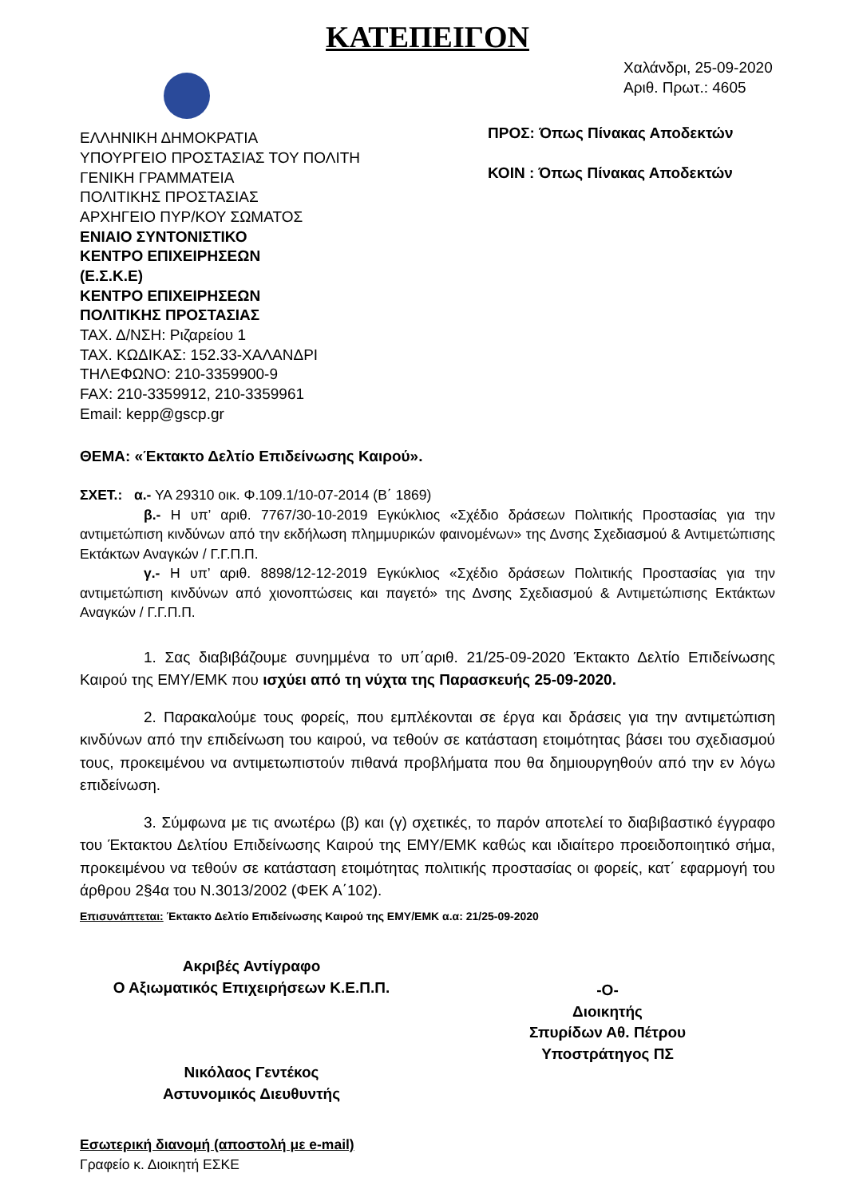ΚΑΤΕΠΕΙΓΟΝ
ΕΛΛΗΝΙΚΗ ΔΗΜΟΚΡΑΤΙΑ
ΥΠΟΥΡΓΕΙΟ ΠΡΟΣΤΑΣΙΑΣ ΤΟΥ ΠΟΛΙΤΗ
ΓΕΝΙΚΗ ΓΡΑΜΜΑΤΕΙΑ
ΠΟΛΙΤΙΚΗΣ ΠΡΟΣΤΑΣΙΑΣ
ΑΡΧΗΓΕΙΟ ΠΥΡ/ΚΟΥ ΣΩΜΑΤΟΣ
ΕΝΙΑΙΟ ΣΥΝΤΟΝΙΣΤΙΚΟ
ΚΕΝΤΡΟ ΕΠΙΧΕΙΡΗΣΕΩΝ
(Ε.Σ.Κ.Ε)
ΚΕΝΤΡΟ ΕΠΙΧΕΙΡΗΣΕΩΝ
ΠΟΛΙΤΙΚΗΣ ΠΡΟΣΤΑΣΙΑΣ
ΤΑΧ. Δ/ΝΣΗ: Ριζαρείου 1
ΤΑΧ. ΚΩΔΙΚΑΣ: 152.33-ΧΑΛΑΝΔΡΙ
ΤΗΛΕΦΩΝΟ: 210-3359900-9
FAX: 210-3359912, 210-3359961
Email: kepp@gscp.gr
Χαλάνδρι, 25-09-2020
Αριθ. Πρωτ.: 4605
ΠΡΟΣ: Όπως Πίνακας Αποδεκτών
ΚΟΙΝ : Όπως Πίνακας Αποδεκτών
ΘΕΜΑ: «Έκτακτο Δελτίο Επιδείνωσης Καιρού».
ΣΧΕΤ.: α.- ΥΑ 29310 οικ. Φ.109.1/10-07-2014 (Β΄ 1869)
β.- Η υπ’ αριθ. 7767/30-10-2019 Εγκύκλιος «Σχέδιο δράσεων Πολιτικής Προστασίας για την αντιμετώπιση κινδύνων από την εκδήλωση πλημμυρικών φαινομένων» της Δνσης Σχεδιασμού & Αντιμετώπισης Εκτάκτων Αναγκών / Γ.Γ.Π.Π.
γ.- Η υπ’ αριθ. 8898/12-12-2019 Εγκύκλιος «Σχέδιο δράσεων Πολιτικής Προστασίας για την αντιμετώπιση κινδύνων από χιονοπτώσεις και παγετό» της Δνσης Σχεδιασμού & Αντιμετώπισης Εκτάκτων Αναγκών / Γ.Γ.Π.Π.
1. Σας διαβιβάζουμε συνημμένα το υπ΄αριθ. 21/25-09-2020 Έκτακτο Δελτίο Επιδείνωσης Καιρού της ΕΜΥ/ΕΜΚ που ισχύει από τη νύχτα της Παρασκευής 25-09-2020.
2. Παρακαλούμε τους φορείς, που εμπλέκονται σε έργα και δράσεις για την αντιμετώπιση κινδύνων από την επιδείνωση του καιρού, να τεθούν σε κατάσταση ετοιμότητας βάσει του σχεδιασμού τους, προκειμένου να αντιμετωπιστούν πιθανά προβλήματα που θα δημιουργηθούν από την εν λόγω επιδείνωση.
3. Σύμφωνα με τις ανωτέρω (β) και (γ) σχετικές, το παρόν αποτελεί το διαβιβαστικό έγγραφο του Έκτακτου Δελτίου Επιδείνωσης Καιρού της ΕΜΥ/ΕΜΚ καθώς και ιδιαίτερο προειδοποιητικό σήμα, προκειμένου να τεθούν σε κατάσταση ετοιμότητας πολιτικής προστασίας οι φορείς, κατ΄ εφαρμογή του άρθρου 2§4α του Ν.3013/2002 (ΦΕΚ Α΄102).
Επισυνάπτεται: Έκτακτο Δελτίο Επιδείνωσης Καιρού της ΕΜΥ/ΕΜΚ α.α: 21/25-09-2020
Ακριβές Αντίγραφο
Ο Αξιωματικός Επιχειρήσεων Κ.Ε.Π.Π.
Νικόλαος Γεντέκος
Αστυνομικός Διευθυντής
-Ο-
Διοικητής
Σπυρίδων Αθ. Πέτρου
Υποστράτηγος ΠΣ
Εσωτερική διανομή (αποστολή με e-mail)
Γραφείο κ. Διοικητή ΕΣΚΕ